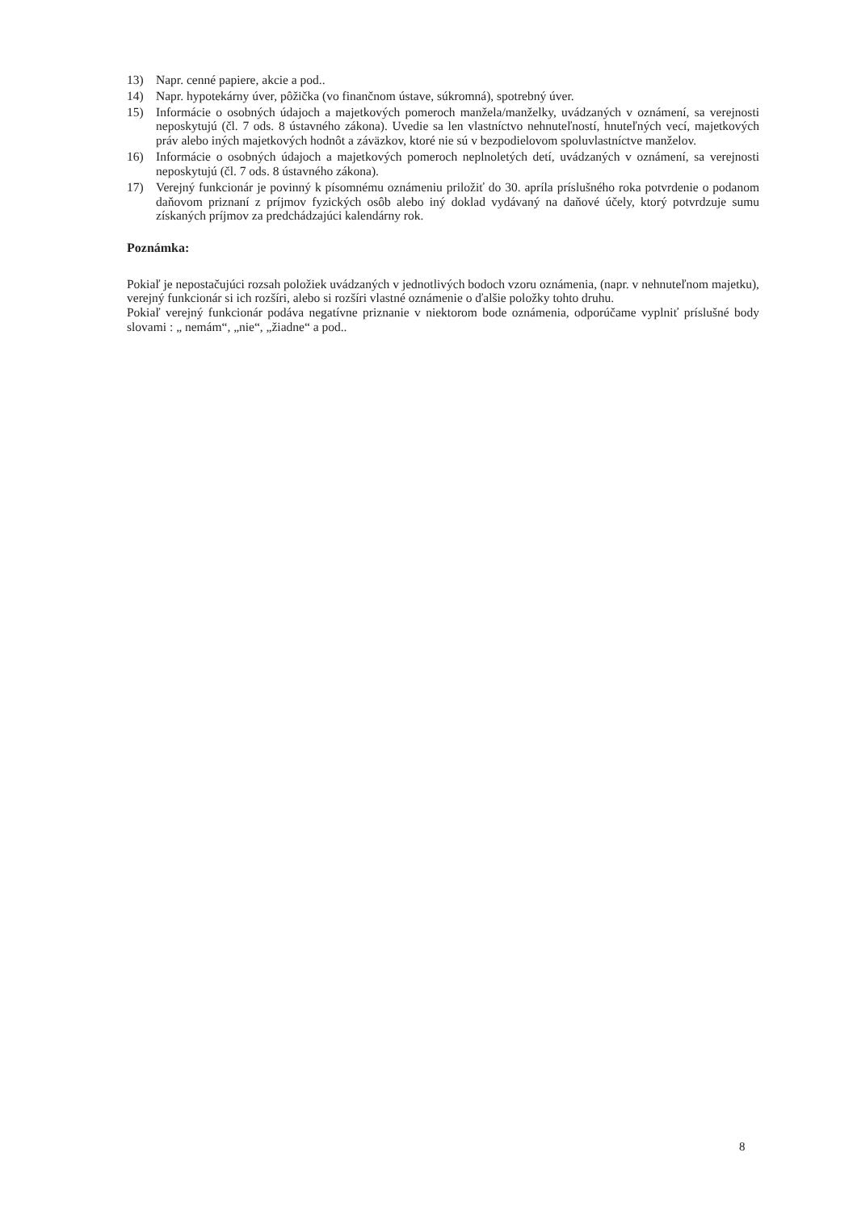13) Napr. cenné papiere, akcie a pod..
14) Napr. hypotekárny úver, pôžička (vo finančnom ústave, súkromná), spotrebný úver.
15) Informácie o osobných údajoch a majetkových pomeroch manžela/manželky, uvádzaných v oznámení, sa verejnosti neposkytujú (čl. 7 ods. 8 ústavného zákona). Uvedie sa len vlastníctvo nehnuteľností, hnuteľných vecí, majetkových práv alebo iných majetkových hodnôt a záväzkov, ktoré nie sú v bezpodielovom spoluvlastníctve manželov.
16) Informácie o osobných údajoch a majetkových pomeroch neplnoletých detí, uvádzaných v oznámení, sa verejnosti neposkytujú (čl. 7 ods. 8 ústavného zákona).
17) Verejný funkcionár je povinný k písomnému oznámeniu priložiť do 30. apríla príslušného roka potvrdenie o podanom daňovom priznaní z príjmov fyzických osôb alebo iný doklad vydávaný na daňové účely, ktorý potvrdzuje sumu získaných príjmov za predchádzajúci kalendárny rok.
Poznámka:
Pokiaľ je nepostačujúci rozsah položiek uvádzaných v jednotlivých bodoch vzoru oznámenia, (napr. v nehnuteľnom majetku), verejný funkcionár si ich rozšíri, alebo si rozšíri vlastné oznámenie o ďalšie položky tohto druhu.
Pokiaľ verejný funkcionár podáva negatívne priznanie v niektorom bode oznámenia, odporúčame vyplniť príslušné body slovami : „ nemám“, „nie“, „žiadne“ a pod..
8